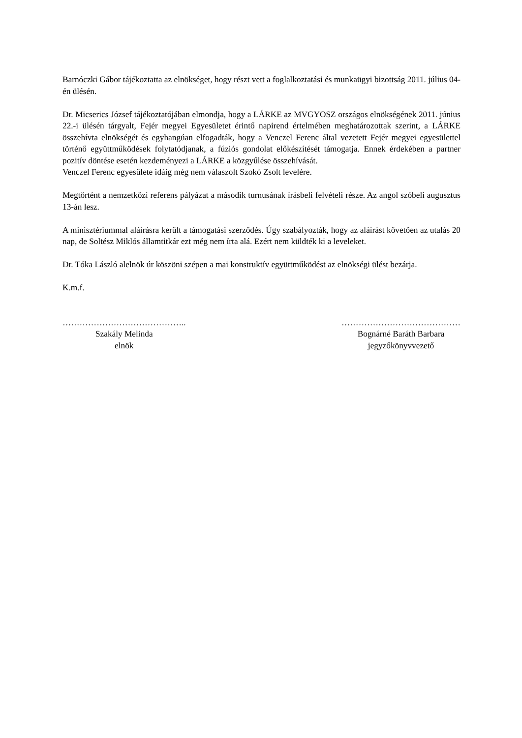Barnóczki Gábor tájékoztatta az elnökséget, hogy részt vett a foglalkoztatási és munkaügyi bizottság 2011. július 04-én ülésén.
Dr. Micserics József tájékoztatójában elmondja, hogy a LÁRKE az MVGYOSZ országos elnökségének 2011. június 22.-i ülésén tárgyalt, Fejér megyei Egyesületet érintő napirend értelmében meghatározottak szerint, a LÁRKE összehívta elnökségét és egyhangúan elfogadták, hogy a Venczel Ferenc által vezetett Fejér megyei egyesülettel történő együttműködések folytatódjanak, a fúziós gondolat előkészítését támogatja. Ennek érdekében a partner pozitív döntése esetén kezdeményezi a LÁRKE a közgyűlése összehívását.
Venczel Ferenc egyesülete idáig még nem válaszolt Szokó Zsolt levelére.
Megtörtént a nemzetközi referens pályázat a második turnusának írásbeli felvételi része. Az angol szóbeli augusztus 13-án lesz.
A minisztériummal aláírásra került a támogatási szerződés. Úgy szabályozták, hogy az aláírást követően az utalás 20 nap, de Soltész Miklós államtitkár ezt még nem írta alá. Ezért nem küldték ki a leveleket.
Dr. Tóka László alelnök úr köszöni szépen a mai konstruktív együttműködést az elnökségi ülést bezárja.
K.m.f.
……………………………………..
Szakály Melinda
elnök
……………………………………
Bognárné Baráth Barbara
jegyzőkönyvvezető